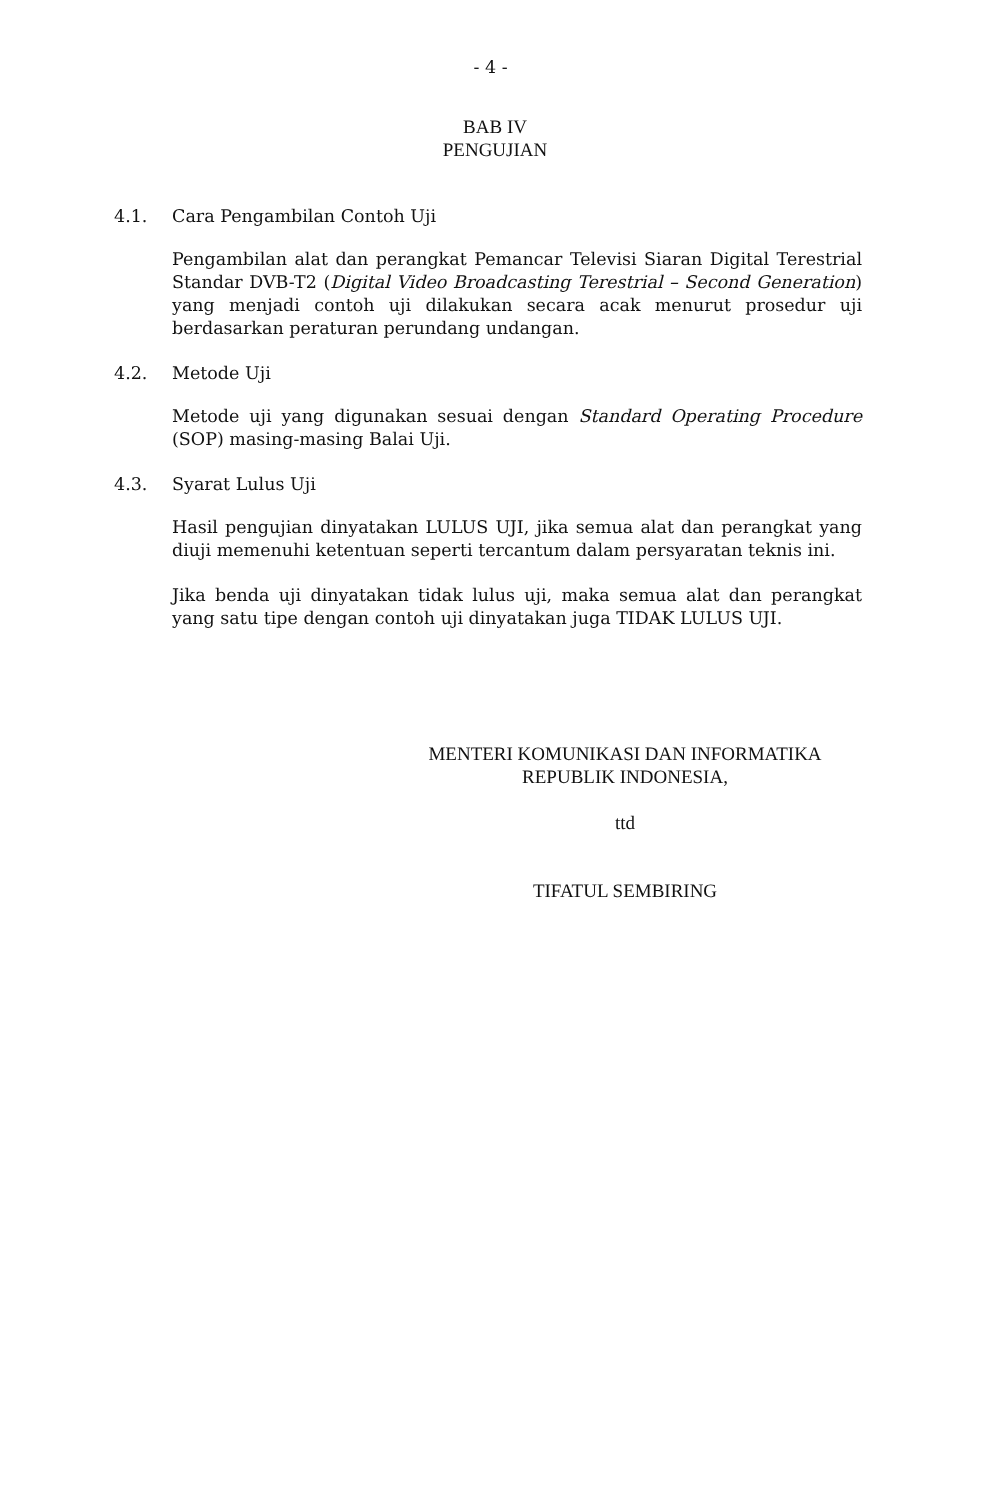- 4 -
BAB IV
PENGUJIAN
4.1. Cara Pengambilan Contoh Uji
Pengambilan alat dan perangkat Pemancar Televisi Siaran Digital Terestrial Standar DVB-T2 (Digital Video Broadcasting Terestrial – Second Generation) yang menjadi contoh uji dilakukan secara acak menurut prosedur uji berdasarkan peraturan perundang undangan.
4.2. Metode Uji
Metode uji yang digunakan sesuai dengan Standard Operating Procedure (SOP) masing-masing Balai Uji.
4.3. Syarat Lulus Uji
Hasil pengujian dinyatakan LULUS UJI, jika semua alat dan perangkat yang diuji memenuhi ketentuan seperti tercantum dalam persyaratan teknis ini.
Jika benda uji dinyatakan tidak lulus uji, maka semua alat dan perangkat yang satu tipe dengan contoh uji dinyatakan juga TIDAK LULUS UJI.
MENTERI KOMUNIKASI DAN INFORMATIKA
REPUBLIK INDONESIA,
ttd
TIFATUL SEMBIRING